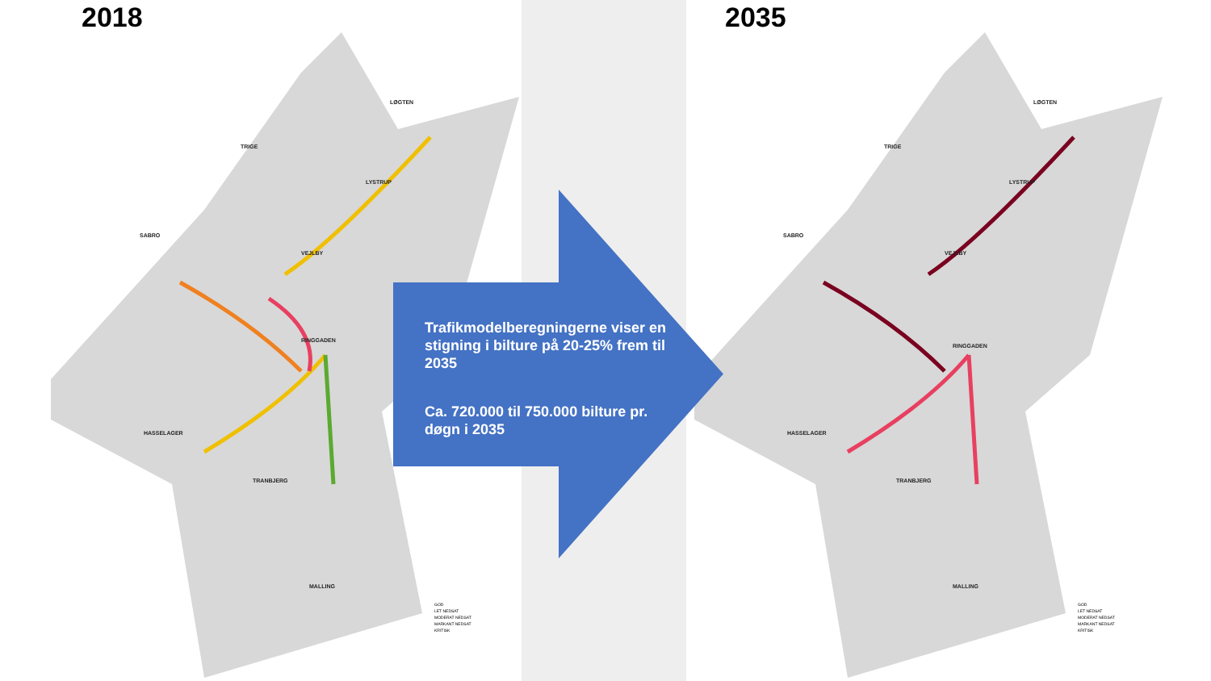2018
LØGTEN
TRIGE
LYSTRUP
SABRO
VEJLBY
RINGGADEN
HASSELAGER
TRANBJERG
MALLING
GOD
LET NEDSAT
MODERAT NEDSAT
MARKANT NEDSAT
KRITISK
2035
LØGTEN
TRIGE
LYSTRUP
SABRO
VEJLBY
RINGGADEN
HASSELAGER
TRANBJERG
MALLING
GOD
LET NEDSAT
MODERAT NEDSAT
MARKANT NEDSAT
KRITISK
Trafikmodelberegningerne viser en stigning i bilture på 20-25% frem til 2035
Ca. 720.000 til 750.000 bilture pr. døgn i 2035